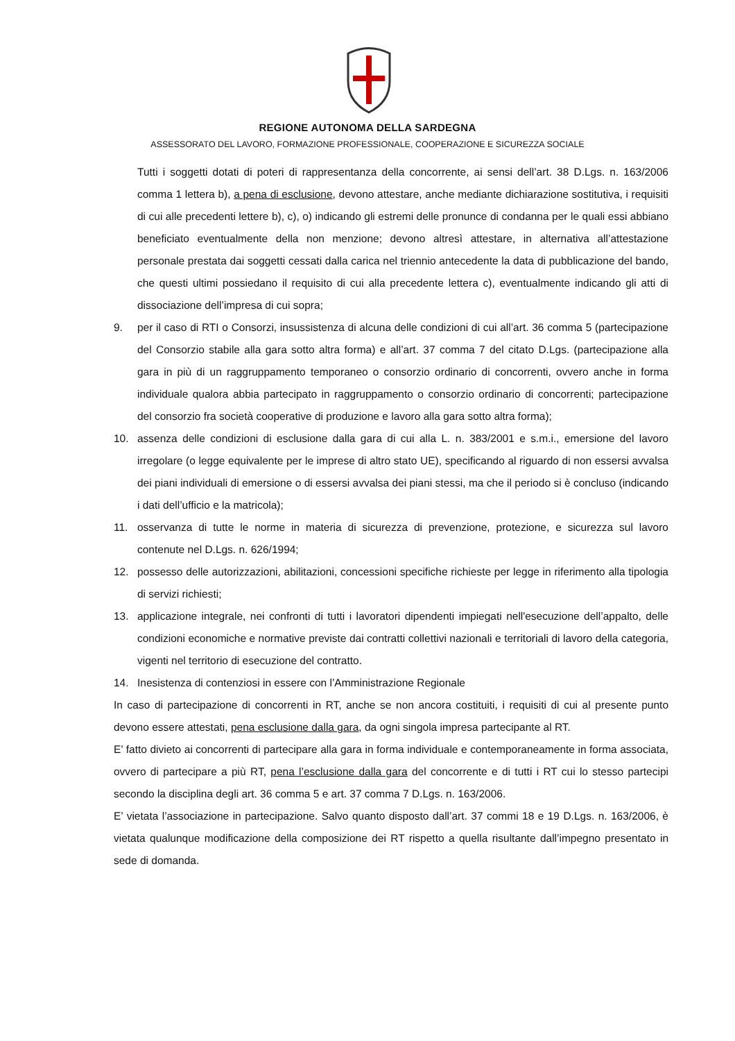REGIONE AUTONOMA DELLA SARDEGNA
ASSESSORATO DEL LAVORO, FORMAZIONE PROFESSIONALE, COOPERAZIONE E SICUREZZA SOCIALE
Tutti i soggetti dotati di poteri di rappresentanza della concorrente, ai sensi dell’art. 38 D.Lgs. n. 163/2006 comma 1 lettera b), a pena di esclusione, devono attestare, anche mediante dichiarazione sostitutiva, i requisiti di cui alle precedenti lettere b), c), o) indicando gli estremi delle pronunce di condanna per le quali essi abbiano beneficiato eventualmente della non menzione; devono altresì attestare, in alternativa all’attestazione personale prestata dai soggetti cessati dalla carica nel triennio antecedente la data di pubblicazione del bando, che questi ultimi possiedano il requisito di cui alla precedente lettera c), eventualmente indicando gli atti di dissociazione dell’impresa di cui sopra;
9. per il caso di RTI o Consorzi, insussistenza di alcuna delle condizioni di cui all’art. 36 comma 5 (partecipazione del Consorzio stabile alla gara sotto altra forma) e all’art. 37 comma 7 del citato D.Lgs. (partecipazione alla gara in più di un raggruppamento temporaneo o consorzio ordinario di concorrenti, ovvero anche in forma individuale qualora abbia partecipato in raggruppamento o consorzio ordinario di concorrenti; partecipazione del consorzio fra società cooperative di produzione e lavoro alla gara sotto altra forma);
10. assenza delle condizioni di esclusione dalla gara di cui alla L. n. 383/2001 e s.m.i., emersione del lavoro irregolare (o legge equivalente per le imprese di altro stato UE), specificando al riguardo di non essersi avvalsa dei piani individuali di emersione o di essersi avvalsa dei piani stessi, ma che il periodo si è concluso (indicando i dati dell’ufficio e la matricola);
11. osservanza di tutte le norme in materia di sicurezza di prevenzione, protezione, e sicurezza sul lavoro contenute nel D.Lgs. n. 626/1994;
12. possesso delle autorizzazioni, abilitazioni, concessioni specifiche richieste per legge in riferimento alla tipologia di servizi richiesti;
13. applicazione integrale, nei confronti di tutti i lavoratori dipendenti impiegati nell'esecuzione dell’appalto, delle condizioni economiche e normative previste dai contratti collettivi nazionali e territoriali di lavoro della categoria, vigenti nel territorio di esecuzione del contratto.
14. Inesistenza di contenziosi in essere con l’Amministrazione Regionale
In caso di partecipazione di concorrenti in RT, anche se non ancora costituiti, i requisiti di cui al presente punto devono essere attestati, pena esclusione dalla gara, da ogni singola impresa partecipante al RT.
E’ fatto divieto ai concorrenti di partecipare alla gara in forma individuale e contemporaneamente in forma associata, ovvero di partecipare a più RT, pena l’esclusione dalla gara del concorrente e di tutti i RT cui lo stesso partecipi secondo la disciplina degli art. 36 comma 5 e art. 37 comma 7 D.Lgs. n. 163/2006.
E’ vietata l’associazione in partecipazione. Salvo quanto disposto dall’art. 37 commi 18 e 19 D.Lgs. n. 163/2006, è vietata qualunque modificazione della composizione dei RT rispetto a quella risultante dall’impegno presentato in sede di domanda.